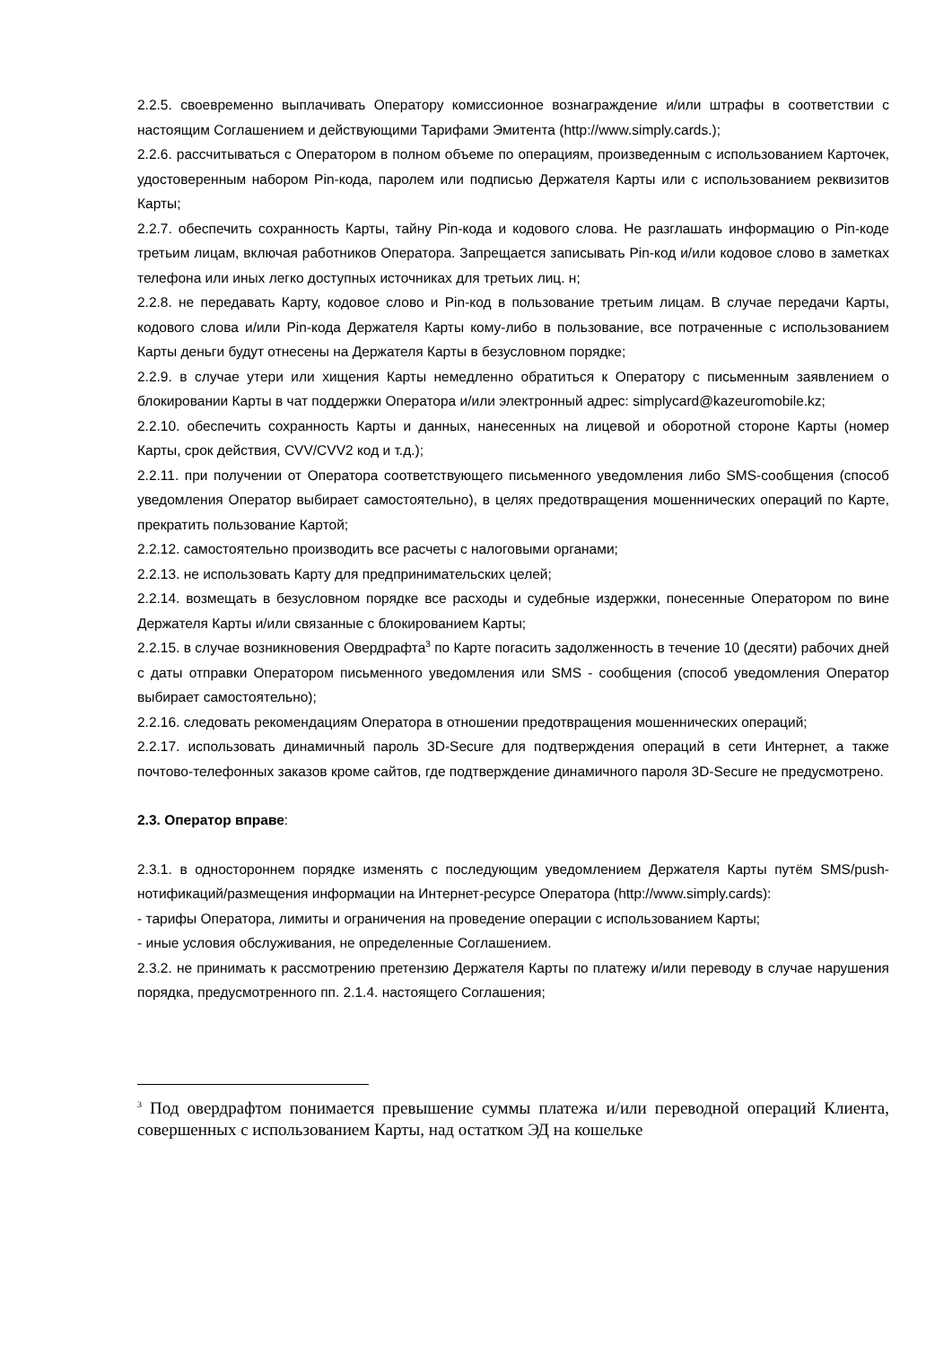2.2.5. своевременно выплачивать Оператору комиссионное вознаграждение и/или штрафы в соответствии с настоящим Соглашением и действующими Тарифами Эмитента (http://www.simply.cards.);
2.2.6. рассчитываться с Оператором в полном объеме по операциям, произведенным с использованием Карточек, удостоверенным набором Pin-кода, паролем или подписью Держателя Карты или с использованием реквизитов Карты;
2.2.7. обеспечить сохранность Карты, тайну Pin-кода и кодового слова. Не разглашать информацию о Pin-коде третьим лицам, включая работников Оператора. Запрещается записывать Pin-код и/или кодовое слово в заметках телефона или иных легко доступных источниках для третьих лиц. н;
2.2.8. не передавать Карту, кодовое слово и Pin-код в пользование третьим лицам. В случае передачи Карты, кодового слова и/или Pin-кода Держателя Карты кому-либо в пользование, все потраченные с использованием Карты деньги будут отнесены на Держателя Карты в безусловном порядке;
2.2.9. в случае утери или хищения Карты немедленно обратиться к Оператору с письменным заявлением о блокировании Карты в чат поддержки Оператора и/или электронный адрес: simplycard@kazeuromobile.kz;
2.2.10. обеспечить сохранность Карты и данных, нанесенных на лицевой и оборотной стороне Карты (номер Карты, срок действия, CVV/CVV2 код и т.д.);
2.2.11. при получении от Оператора соответствующего письменного уведомления либо SMS-сообщения (способ уведомления Оператор выбирает самостоятельно), в целях предотвращения мошеннических операций по Карте, прекратить пользование Картой;
2.2.12. самостоятельно производить все расчеты с налоговыми органами;
2.2.13. не использовать Карту для предпринимательских целей;
2.2.14. возмещать в безусловном порядке все расходы и судебные издержки, понесенные Оператором по вине Держателя Карты и/или связанные с блокированием Карты;
2.2.15. в случае возникновения Овердрафта<sup>3</sup> по Карте погасить задолженность в течение 10 (десяти) рабочих дней с даты отправки Оператором письменного уведомления или SMS - сообщения (способ уведомления Оператор выбирает самостоятельно);
2.2.16. следовать рекомендациям Оператора в отношении предотвращения мошеннических операций;
2.2.17. использовать динамичный пароль 3D-Secure для подтверждения операций в сети Интернет, а также почтово-телефонных заказов кроме сайтов, где подтверждение динамичного пароля 3D-Secure не предусмотрено.
2.3. Оператор вправе:
2.3.1. в одностороннем порядке изменять с последующим уведомлением Держателя Карты путём SMS/push-нотификаций/размещения информации на Интернет-ресурсе Оператора (http://www.simply.cards):
- тарифы Оператора, лимиты и ограничения на проведение операции с использованием Карты;
- иные условия обслуживания, не определенные Соглашением.
2.3.2. не принимать к рассмотрению претензию Держателя Карты по платежу и/или переводу в случае нарушения порядка, предусмотренного пп. 2.1.4. настоящего Соглашения;
<sup>3</sup> Под овердрафтом понимается превышение суммы платежа и/или переводной операций Клиента, совершенных с использованием Карты, над остатком ЭД на кошельке